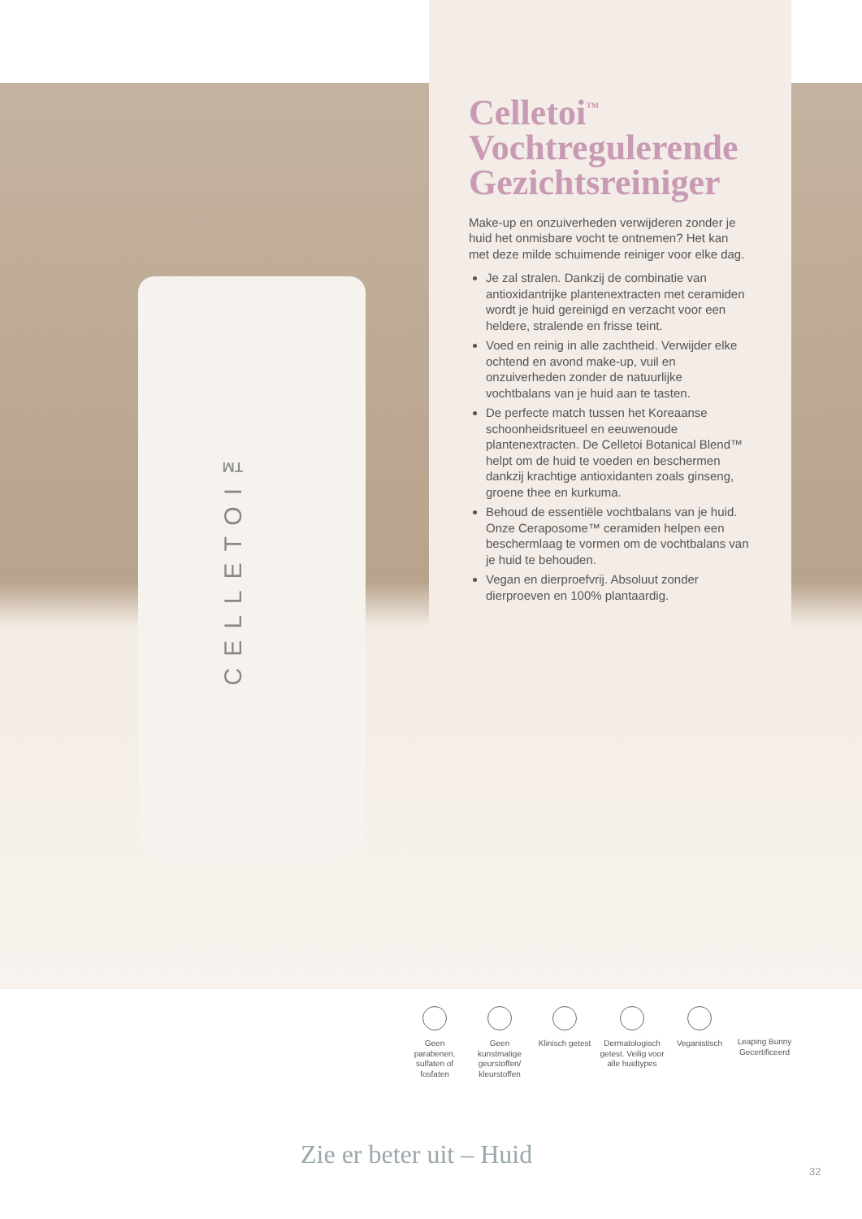CELLETOI™
Celletoi<sup>™</sup>
Vochtregulerende Gezichtsreiniger
Make-up en onzuiverheden verwijderen zonder je huid het onmisbare vocht te ontnemen? Het kan met deze milde schuimende reiniger voor elke dag.
Je zal stralen. Dankzij de combinatie van antioxidantrijke plantenextracten met ceramiden wordt je huid gereinigd en verzacht voor een heldere, stralende en frisse teint.
Voed en reinig in alle zachtheid. Verwijder elke ochtend en avond make-up, vuil en onzuiverheden zonder de natuurlijke vochtbalans van je huid aan te tasten.
De perfecte match tussen het Koreaanse schoonheidsritueel en eeuwenoude plantenextracten. De Celletoi Botanical Blend™ helpt om de huid te voeden en beschermen dankzij krachtige antioxidanten zoals ginseng, groene thee en kurkuma.
Behoud de essentiële vochtbalans van je huid. Onze Ceraposome™ ceramiden helpen een beschermlaag te vormen om de vochtbalans van je huid te behouden.
Vegan en dierproefvrij. Absoluut zonder dierproeven en 100% plantaardig.
Geen parabenen, sulfaten of fosfaten
Geen kunstmatige geurstoffen/ kleurstoffen
Klinisch getest
Dermatologisch getest. Veilig voor alle huidtypes
Veganistisch Leaping Bunny Gecertificeerd
Zie er beter uit – Huid
32